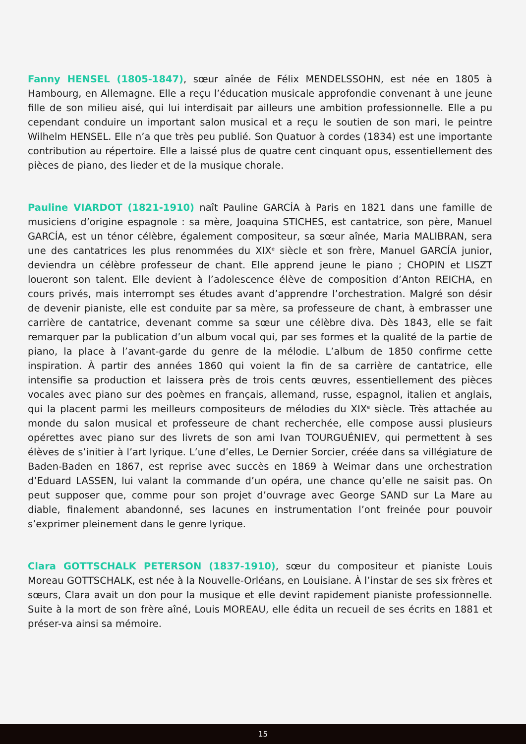Fanny HENSEL (1805-1847), sœur aînée de Félix MENDELSSOHN, est née en 1805 à Hambourg, en Allemagne. Elle a reçu l’éducation musicale approfondie convenant à une jeune fille de son milieu aisé, qui lui interdisait par ailleurs une ambition professionnelle. Elle a pu cependant conduire un important salon musical et a reçu le soutien de son mari, le peintre Wilhelm HENSEL. Elle n’a que très peu publié. Son Quatuor à cordes (1834) est une importante contribution au répertoire. Elle a laissé plus de quatre cent cinquant opus, essentiellement des pièces de piano, des lieder et de la musique chorale.
Pauline VIARDOT (1821-1910) naît Pauline GARCÍA à Paris en 1821 dans une famille de musiciens d’origine espagnole : sa mère, Joaquina STICHES, est cantatrice, son père, Manuel GARCÍA, est un ténor célèbre, également compositeur, sa sœur aînée, Maria MALIBRAN, sera une des cantatrices les plus renommées du XIX<sup>e</sup> siècle et son frère, Manuel GARCÍA junior, deviendra un célèbre professeur de chant. Elle apprend jeune le piano ; CHOPIN et LISZT loueront son talent. Elle devient à l’adolescence élève de composition d’Anton REICHA, en cours privés, mais interrompt ses études avant d’apprendre l’orchestration. Malgré son désir de devenir pianiste, elle est conduite par sa mère, sa professeure de chant, à embrasser une carrière de cantatrice, devenant comme sa sœur une célèbre diva. Dès 1843, elle se fait remarquer par la publication d’un album vocal qui, par ses formes et la qualité de la partie de piano, la place à l’avant-garde du genre de la mélodie. L’album de 1850 confirme cette inspiration. À partir des années 1860 qui voient la fin de sa carrière de cantatrice, elle intensifie sa production et laissera près de trois cents œuvres, essentiellement des pièces vocales avec piano sur des poèmes en français, allemand, russe, espagnol, italien et anglais, qui la placent parmi les meilleurs compositeurs de mélodies du XIX<sup>e</sup> siècle. Très attachée au monde du salon musical et professeure de chant recherchée, elle compose aussi plusieurs opérettes avec piano sur des livrets de son ami Ivan TOURGUÉNIEV, qui permettent à ses élèves de s’initier à l’art lyrique. L’une d’elles, Le Dernier Sorcier, créée dans sa villégiature de Baden-Baden en 1867, est reprise avec succès en 1869 à Weimar dans une orchestration d’Eduard LASSEN, lui valant la commande d’un opéra, une chance qu’elle ne saisit pas. On peut supposer que, comme pour son projet d’ouvrage avec George SAND sur La Mare au diable, finalement abandonné, ses lacunes en instrumentation l’ont freinée pour pouvoir s’exprimer pleinement dans le genre lyrique.
Clara GOTTSCHALK PETERSON (1837-1910), sœur du compositeur et pianiste Louis Moreau GOTTSCHALK, est née à la Nouvelle-Orléans, en Louisiane. À l’instar de ses six frères et sœurs, Clara avait un don pour la musique et elle devint rapidement pianiste professionnelle. Suite à la mort de son frère aîné, Louis MOREAU, elle édita un recueil de ses écrits en 1881 et préser-va ainsi sa mémoire.
15